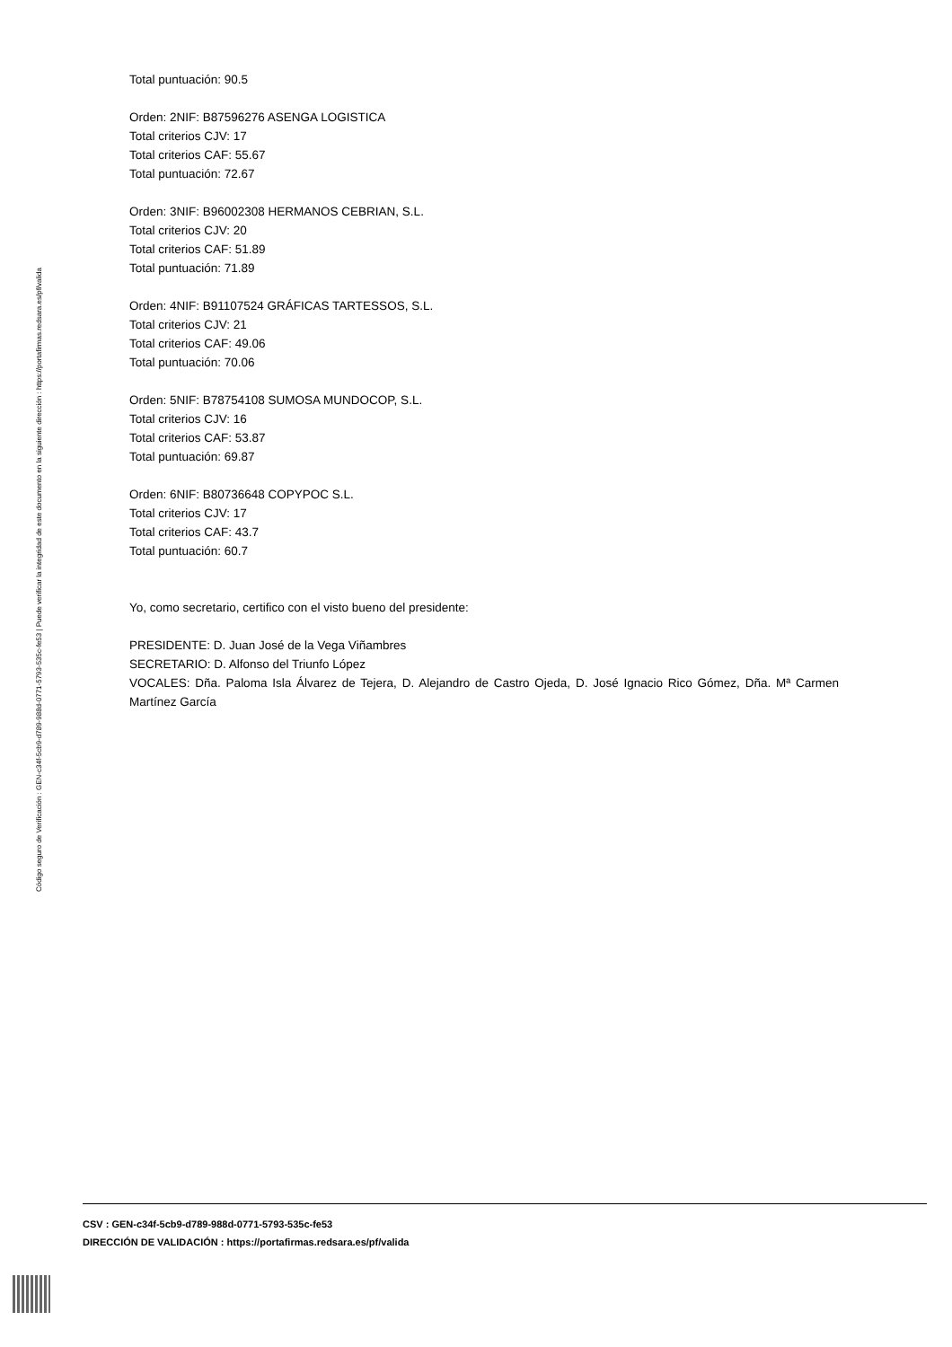Código seguro de Verificación : GEN-c34f-5cb9-d789-988d-0771-5793-535c-fe53 | Puede verificar la integridad de este documento en la siguiente dirección : https://portafirmas.redsara.es/pf/valida
Total puntuación: 90.5
Orden: 2NIF: B87596276 ASENGA LOGISTICA
Total criterios CJV: 17
Total criterios CAF: 55.67
Total puntuación: 72.67
Orden: 3NIF: B96002308 HERMANOS CEBRIAN, S.L.
Total criterios CJV: 20
Total criterios CAF: 51.89
Total puntuación: 71.89
Orden: 4NIF: B91107524 GRÁFICAS TARTESSOS, S.L.
Total criterios CJV: 21
Total criterios CAF: 49.06
Total puntuación: 70.06
Orden: 5NIF: B78754108 SUMOSA MUNDOCOP, S.L.
Total criterios CJV: 16
Total criterios CAF: 53.87
Total puntuación: 69.87
Orden: 6NIF: B80736648 COPYPOC S.L.
Total criterios CJV: 17
Total criterios CAF: 43.7
Total puntuación: 60.7
Yo, como secretario, certifico con el visto bueno del presidente:
PRESIDENTE: D. Juan José de la Vega Viñambres
SECRETARIO: D. Alfonso del Triunfo López
VOCALES: Dña. Paloma Isla Álvarez de Tejera, D. Alejandro de Castro Ojeda, D. José Ignacio Rico Gómez, Dña. Mª Carmen Martínez García
CSV : GEN-c34f-5cb9-d789-988d-0771-5793-535c-fe53
DIRECCIÓN DE VALIDACIÓN : https://portafirmas.redsara.es/pf/valida